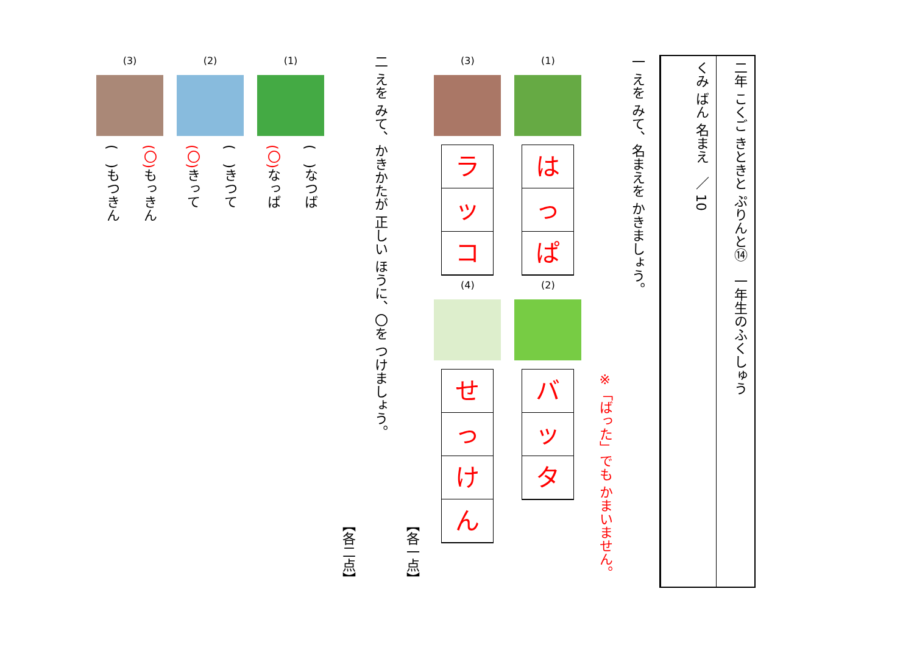二年 こくご きときと ぷりんと⑭ 一年生のふくしゅう
くみ ばん 名まえ ／ 10
一 えを みて、名まえを かきましょう。
※「ばった」でも かまいません。
(1)
は
っ
ぱ
(2)
バ
ッ
タ
(3)
ラ
ッ
コ
(4)
せ
っ
け
ん
【各一点】
二 えを みて、かきかたが 正しい ほうに、〇を つけましょう。
【各二点】
(1)
(　)なつば
(〇) なっぱ
(2)
(　)きつて
(〇) きって
(3)
(〇) もっきん
(　)もつきん